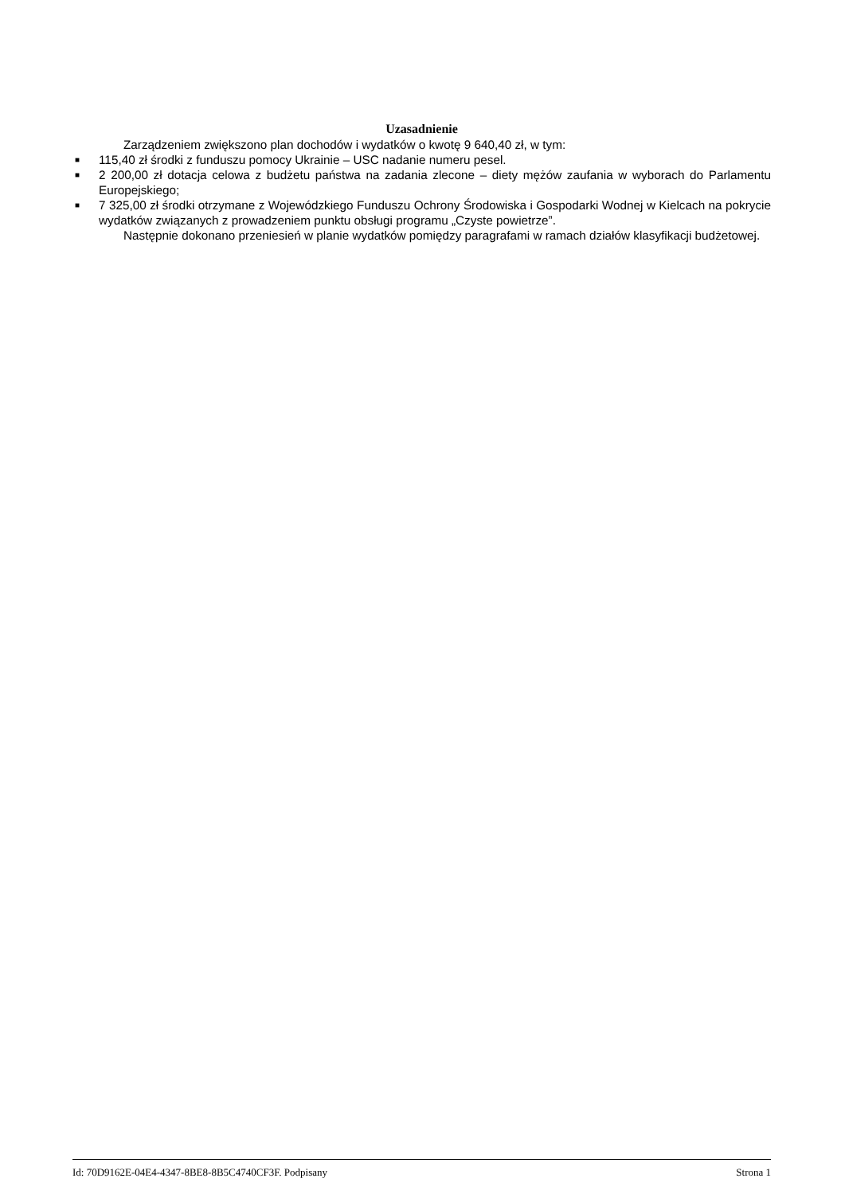Uzasadnienie
Zarządzeniem zwiększono plan dochodów i wydatków o kwotę 9 640,40 zł, w tym:
■ 115,40 zł środki z funduszu pomocy Ukrainie – USC nadanie numeru pesel.
■ 2 200,00 zł dotacja celowa z budżetu państwa na zadania zlecone – diety mężów zaufania w wyborach do Parlamentu Europejskiego;
■ 7 325,00 zł środki otrzymane z Wojewódzkiego Funduszu Ochrony Środowiska i Gospodarki Wodnej w Kielcach na pokrycie wydatków związanych z prowadzeniem punktu obsługi programu „Czyste powietrze”.
Następnie dokonano przeniesień w planie wydatków pomiędzy paragrafami w ramach działów klasyfikacji budżetowej.
Id: 70D9162E-04E4-4347-8BE8-8B5C4740CF3F. Podpisany Strona 1